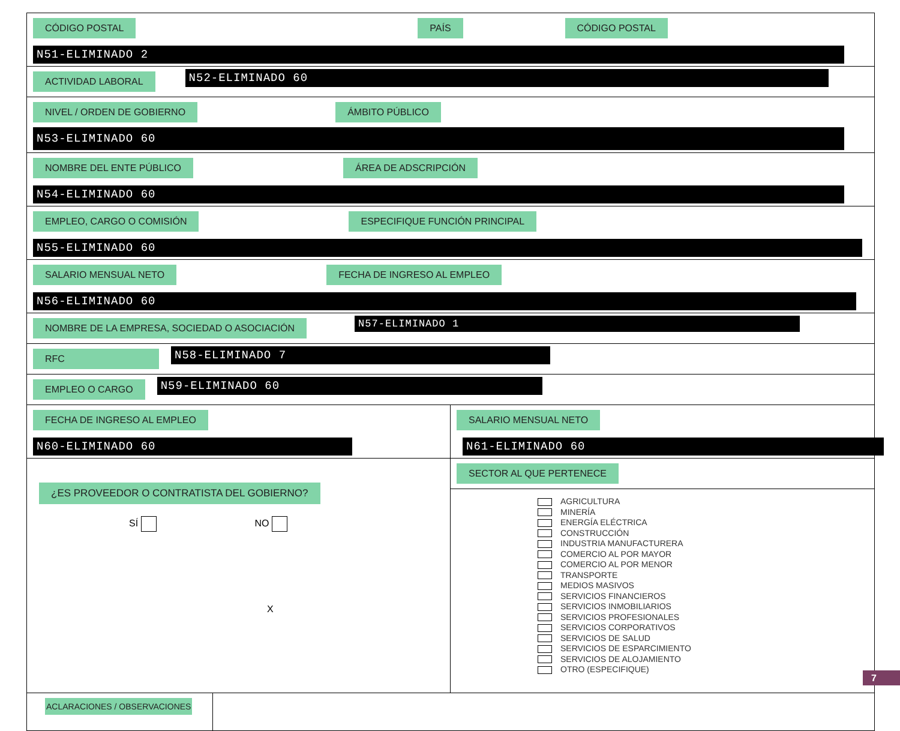CÓDIGO POSTAL PAÍS CÓDIGO POSTAL
N51-ELIMINADO 2
ACTIVIDAD LABORAL
N52-ELIMINADO 60
NIVEL / ORDEN DE GOBIERNO ÁMBITO PÚBLICO
N53-ELIMINADO 60
NOMBRE DEL ENTE PÚBLICO ÁREA DE ADSCRIPCIÓN
N54-ELIMINADO 60
EMPLEO, CARGO O COMISIÓN ESPECIFIQUE FUNCIÓN PRINCIPAL
N55-ELIMINADO 60
SALARIO MENSUAL NETO FECHA DE INGRESO AL EMPLEO
N56-ELIMINADO 60
NOMBRE DE LA EMPRESA, SOCIEDAD O ASOCIACIÓN
N57-ELIMINADO 1
RFC
N58-ELIMINADO 7
EMPLEO O CARGO
N59-ELIMINADO 60
FECHA DE INGRESO AL EMPLEO
N60-ELIMINADO 60
SALARIO MENSUAL NETO
N61-ELIMINADO 60
¿ES PROVEEDOR O CONTRATISTA DEL GOBIERNO?
SÍ NO
X
SECTOR AL QUE PERTENECE
AGRICULTURA
MINERÍA
ENERGÍA ELÉCTRICA
CONSTRUCCIÓN
INDUSTRIA MANUFACTURERA
COMERCIO AL POR MAYOR
COMERCIO AL POR MENOR
TRANSPORTE
MEDIOS MASIVOS
SERVICIOS FINANCIEROS
SERVICIOS INMOBILIARIOS
SERVICIOS PROFESIONALES
SERVICIOS CORPORATIVOS
SERVICIOS DE SALUD
SERVICIOS DE ESPARCIMIENTO
SERVICIOS DE ALOJAMIENTO
OTRO (ESPECIFIQUE)
ACLARACIONES / OBSERVACIONES
7